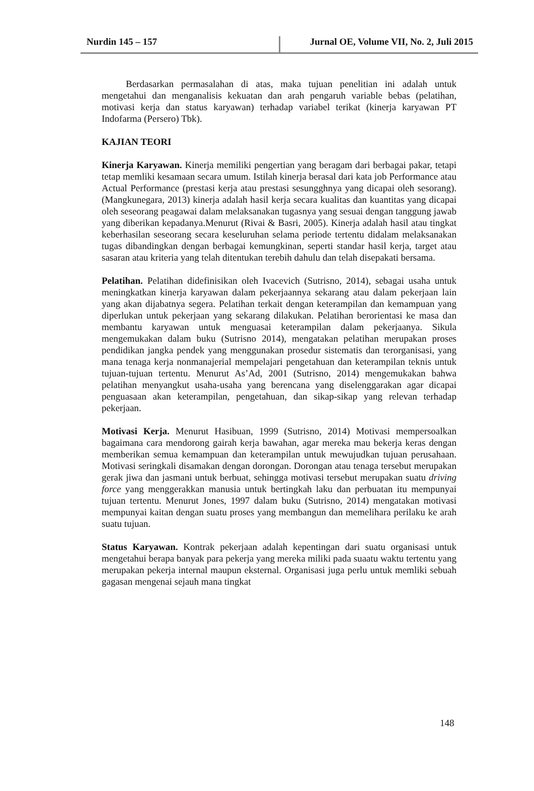Nurdin 145 – 157 Jurnal OE, Volume VII, No. 2, Juli 2015
Berdasarkan permasalahan di atas, maka tujuan penelitian ini adalah untuk mengetahui dan menganalisis kekuatan dan arah pengaruh variable bebas (pelatihan, motivasi kerja dan status karyawan) terhadap variabel terikat (kinerja karyawan PT Indofarma (Persero) Tbk).
KAJIAN TEORI
Kinerja Karyawan. Kinerja memiliki pengertian yang beragam dari berbagai pakar, tetapi tetap memliki kesamaan secara umum. Istilah kinerja berasal dari kata job Performance atau Actual Performance (prestasi kerja atau prestasi sesungghnya yang dicapai oleh sesorang). (Mangkunegara, 2013) kinerja adalah hasil kerja secara kualitas dan kuantitas yang dicapai oleh seseorang peagawai dalam melaksanakan tugasnya yang sesuai dengan tanggung jawab yang diberikan kepadanya.Menurut (Rivai & Basri, 2005). Kinerja adalah hasil atau tingkat keberhasilan seseorang secara keseluruhan selama periode tertentu didalam melaksanakan tugas dibandingkan dengan berbagai kemungkinan, seperti standar hasil kerja, target atau sasaran atau kriteria yang telah ditentukan terebih dahulu dan telah disepakati bersama.
Pelatihan. Pelatihan didefinisikan oleh Ivacevich (Sutrisno, 2014), sebagai usaha untuk meningkatkan kinerja karyawan dalam pekerjaannya sekarang atau dalam pekerjaan lain yang akan dijabatnya segera. Pelatihan terkait dengan keterampilan dan kemampuan yang diperlukan untuk pekerjaan yang sekarang dilakukan. Pelatihan berorientasi ke masa dan membantu karyawan untuk menguasai keterampilan dalam pekerjaanya. Sikula mengemukakan dalam buku (Sutrisno 2014), mengatakan pelatihan merupakan proses pendidikan jangka pendek yang menggunakan prosedur sistematis dan terorganisasi, yang mana tenaga kerja nonmanajerial mempelajari pengetahuan dan keterampilan teknis untuk tujuan-tujuan tertentu. Menurut As’Ad, 2001 (Sutrisno, 2014) mengemukakan bahwa pelatihan menyangkut usaha-usaha yang berencana yang diselenggarakan agar dicapai penguasaan akan keterampilan, pengetahuan, dan sikap-sikap yang relevan terhadap pekerjaan.
Motivasi Kerja. Menurut Hasibuan, 1999 (Sutrisno, 2014) Motivasi mempersoalkan bagaimana cara mendorong gairah kerja bawahan, agar mereka mau bekerja keras dengan memberikan semua kemampuan dan keterampilan untuk mewujudkan tujuan perusahaan. Motivasi seringkali disamakan dengan dorongan. Dorongan atau tenaga tersebut merupakan gerak jiwa dan jasmani untuk berbuat, sehingga motivasi tersebut merupakan suatu driving force yang menggerakkan manusia untuk bertingkah laku dan perbuatan itu mempunyai tujuan tertentu. Menurut Jones, 1997 dalam buku (Sutrisno, 2014) mengatakan motivasi mempunyai kaitan dengan suatu proses yang membangun dan memelihara perilaku ke arah suatu tujuan.
Status Karyawan. Kontrak pekerjaan adalah kepentingan dari suatu organisasi untuk mengetahui berapa banyak para pekerja yang mereka miliki pada suaatu waktu tertentu yang merupakan pekerja internal maupun eksternal. Organisasi juga perlu untuk memliki sebuah gagasan mengenai sejauh mana tingkat
148